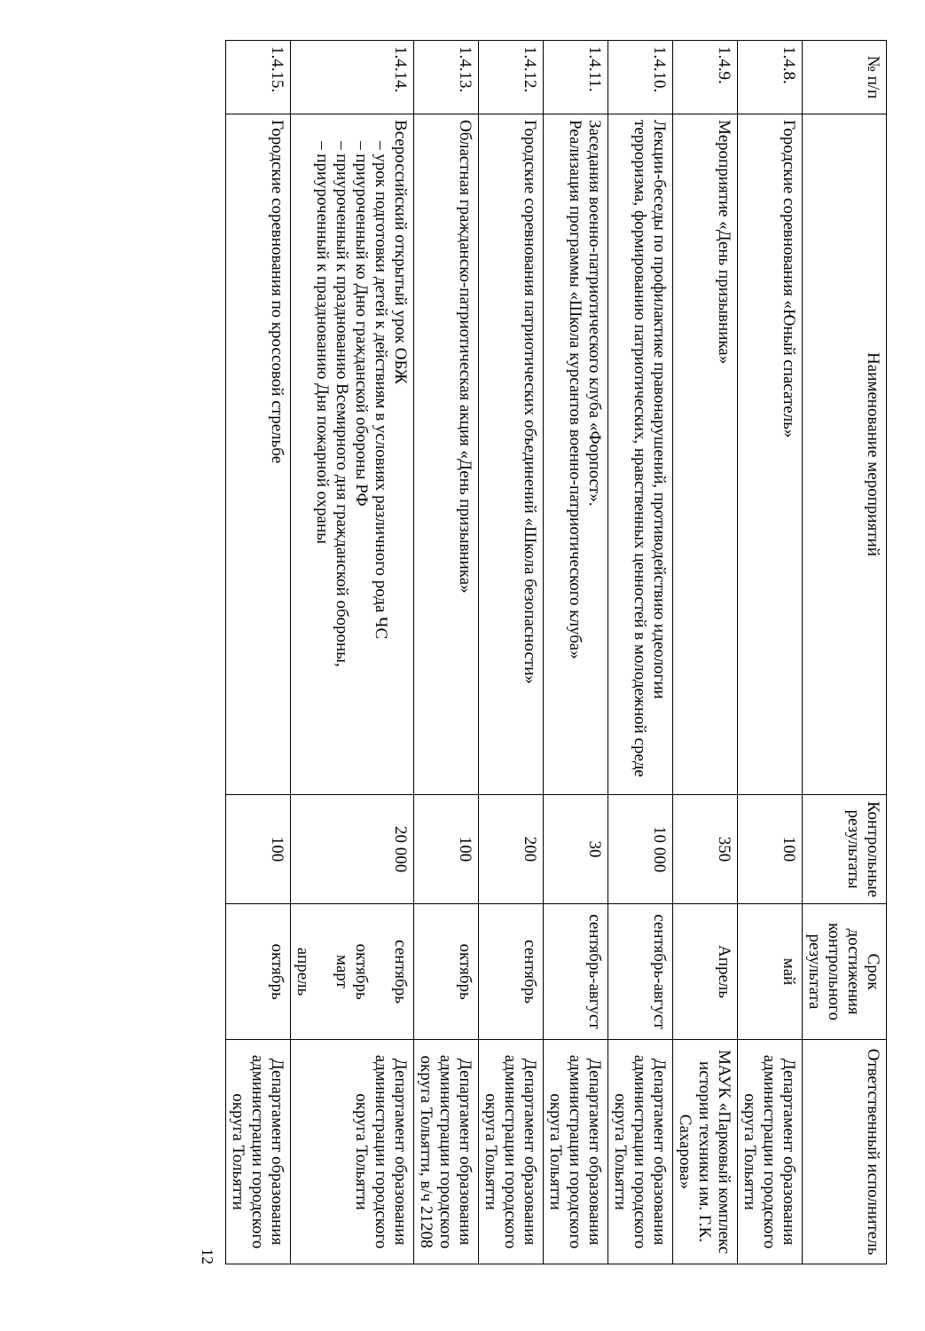| № п/п | Наименование мероприятий | Контрольные результаты | Срок достижения контрольного результата | Ответственный исполнитель |
| --- | --- | --- | --- | --- |
| 1.4.8. | Городские соревнования «Юный спасатель» | 100 | май | Департамент образования администрации городского округа Тольятти |
| 1.4.9. | Мероприятие «День призывника» | 350 | Апрель | МАУК «Парковый комплекс истории техники им. Г.К. Сахарова» |
| 1.4.10. | Лекции-беседы по профилактике правонарушений, противодействию идеологии терроризма, формированию патриотических, нравственных ценностей в молодежной среде | 10 000 | сентябрь-август | Департамент образования администрации городского округа Тольятти |
| 1.4.11. | Заседания военно-патриотического клуба «Форпост». Реализация программы «Школа курсантов военно-патриотического клуба» | 30 | сентябрь-август | Департамент образования администрации городского округа Тольятти |
| 1.4.12. | Городские соревнования патриотических объединений «Школа безопасности» | 200 | сентябрь | Департамент образования администрации городского округа Тольятти |
| 1.4.13. | Областная гражданско-патриотическая акция «День призывника» | 100 | октябрь | Департамент образования администрации городского округа Тольятти, в/ч 21208 |
| 1.4.14. | Всероссийский открытый урок ОБЖ – урок подготовки детей к действиям в условиях различного рода ЧС – приуроченный ко Дню гражданской обороны РФ – приуроченный к празднованию Всемирного дня гражданской обороны, – приуроченный к празднованию Дня пожарной охраны | 20 000 | сентябрь октябрь март апрель | Департамент образования администрации городского округа Тольятти |
| 1.4.15. | Городские соревнования по кроссовой стрельбе | 100 | октябрь | Департамент образования администрации городского округа Тольятти |
12